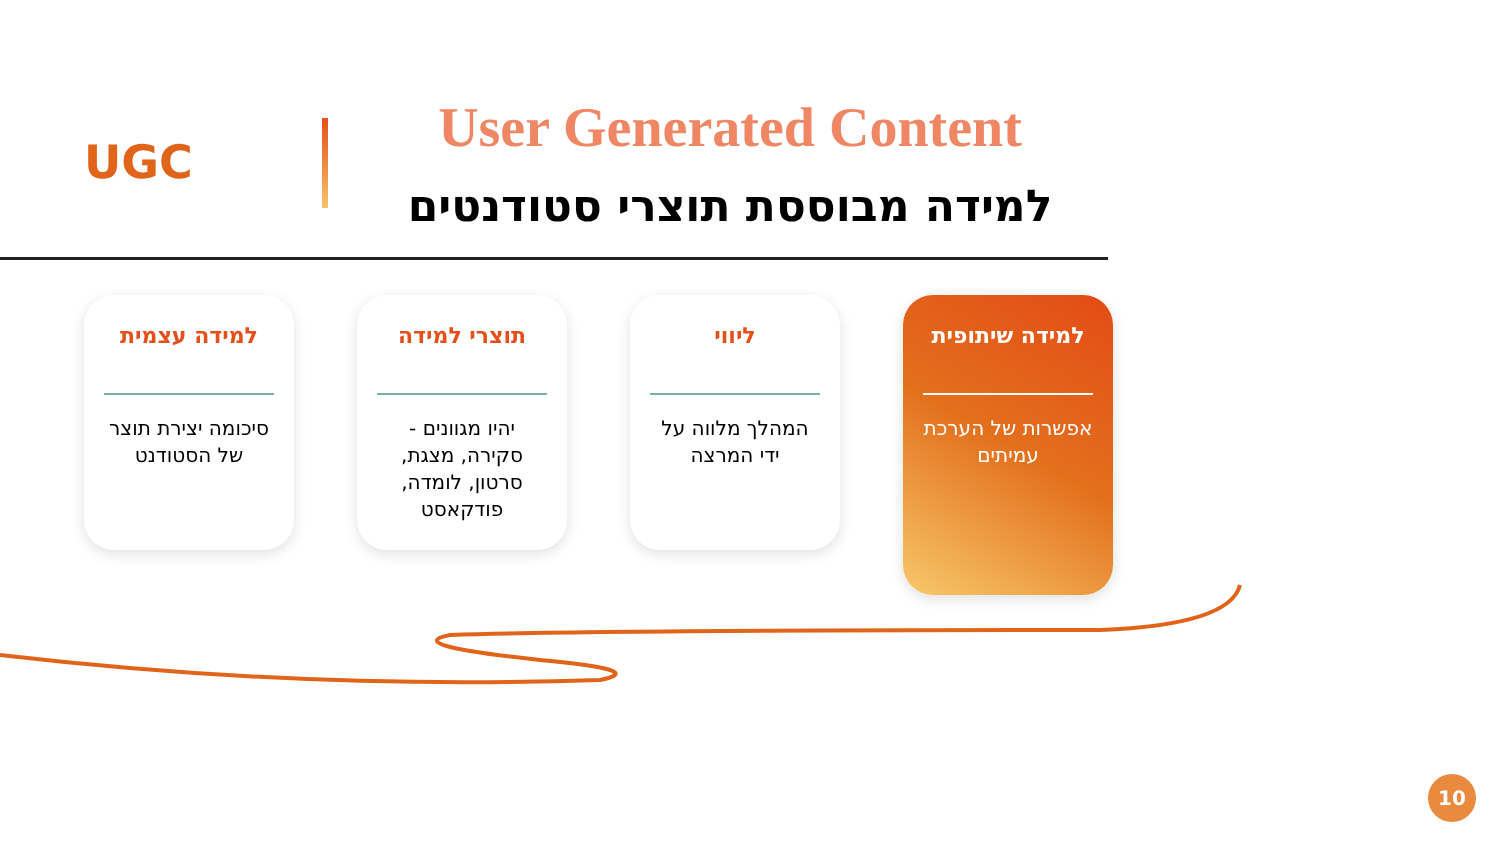UGC
User Generated Content
למידה מבוססת תוצרי סטודנטים
למידה עצמית
סיכומה יצירת תוצר של הסטודנט
תוצרי למידה
יהיו מגוונים - סקירה, מצגת, סרטון, לומדה, פודקאסט
ליווי
המהלך מלווה על ידי המרצה
למידה שיתופית
אפשרות של הערכת עמיתים
10